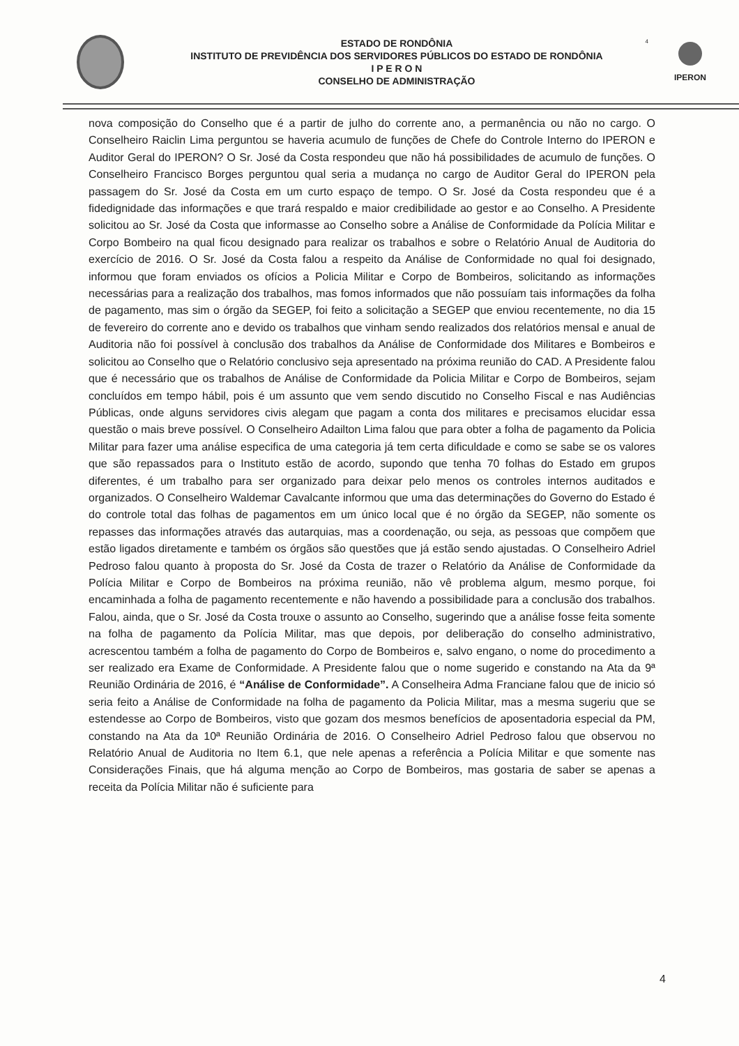4
ESTADO DE RONDÔNIA
INSTITUTO DE PREVIDÊNCIA DOS SERVIDORES PÚBLICOS DO ESTADO DE RONDÔNIA
I P E R O N
CONSELHO DE ADMINISTRAÇÃO
IPERON
nova composição do Conselho que é a partir de julho do corrente ano, a permanência ou não no cargo. O Conselheiro Raiclin Lima perguntou se haveria acumulo de funções de Chefe do Controle Interno do IPERON e Auditor Geral do IPERON? O Sr. José da Costa respondeu que não há possibilidades de acumulo de funções. O Conselheiro Francisco Borges perguntou qual seria a mudança no cargo de Auditor Geral do IPERON pela passagem do Sr. José da Costa em um curto espaço de tempo. O Sr. José da Costa respondeu que é a fidedignidade das informações e que trará respaldo e maior credibilidade ao gestor e ao Conselho. A Presidente solicitou ao Sr. José da Costa que informasse ao Conselho sobre a Análise de Conformidade da Polícia Militar e Corpo Bombeiro na qual ficou designado para realizar os trabalhos e sobre o Relatório Anual de Auditoria do exercício de 2016. O Sr. José da Costa falou a respeito da Análise de Conformidade no qual foi designado, informou que foram enviados os ofícios a Policia Militar e Corpo de Bombeiros, solicitando as informações necessárias para a realização dos trabalhos, mas fomos informados que não possuíam tais informações da folha de pagamento, mas sim o órgão da SEGEP, foi feito a solicitação a SEGEP que enviou recentemente, no dia 15 de fevereiro do corrente ano e devido os trabalhos que vinham sendo realizados dos relatórios mensal e anual de Auditoria não foi possível à conclusão dos trabalhos da Análise de Conformidade dos Militares e Bombeiros e solicitou ao Conselho que o Relatório conclusivo seja apresentado na próxima reunião do CAD. A Presidente falou que é necessário que os trabalhos de Análise de Conformidade da Policia Militar e Corpo de Bombeiros, sejam concluídos em tempo hábil, pois é um assunto que vem sendo discutido no Conselho Fiscal e nas Audiências Públicas, onde alguns servidores civis alegam que pagam a conta dos militares e precisamos elucidar essa questão o mais breve possível. O Conselheiro Adailton Lima falou que para obter a folha de pagamento da Policia Militar para fazer uma análise especifica de uma categoria já tem certa dificuldade e como se sabe se os valores que são repassados para o Instituto estão de acordo, supondo que tenha 70 folhas do Estado em grupos diferentes, é um trabalho para ser organizado para deixar pelo menos os controles internos auditados e organizados. O Conselheiro Waldemar Cavalcante informou que uma das determinações do Governo do Estado é do controle total das folhas de pagamentos em um único local que é no órgão da SEGEP, não somente os repasses das informações através das autarquias, mas a coordenação, ou seja, as pessoas que compõem que estão ligados diretamente e também os órgãos são questões que já estão sendo ajustadas. O Conselheiro Adriel Pedroso falou quanto à proposta do Sr. José da Costa de trazer o Relatório da Análise de Conformidade da Polícia Militar e Corpo de Bombeiros na próxima reunião, não vê problema algum, mesmo porque, foi encaminhada a folha de pagamento recentemente e não havendo a possibilidade para a conclusão dos trabalhos. Falou, ainda, que o Sr. José da Costa trouxe o assunto ao Conselho, sugerindo que a análise fosse feita somente na folha de pagamento da Polícia Militar, mas que depois, por deliberação do conselho administrativo, acrescentou também a folha de pagamento do Corpo de Bombeiros e, salvo engano, o nome do procedimento a ser realizado era Exame de Conformidade. A Presidente falou que o nome sugerido e constando na Ata da 9ª Reunião Ordinária de 2016, é “Análise de Conformidade”. A Conselheira Adma Franciane falou que de inicio só seria feito a Análise de Conformidade na folha de pagamento da Policia Militar, mas a mesma sugeriu que se estendesse ao Corpo de Bombeiros, visto que gozam dos mesmos benefícios de aposentadoria especial da PM, constando na Ata da 10ª Reunião Ordinária de 2016. O Conselheiro Adriel Pedroso falou que observou no Relatório Anual de Auditoria no Item 6.1, que nele apenas a referência a Polícia Militar e que somente nas Considerações Finais, que há alguma menção ao Corpo de Bombeiros, mas gostaria de saber se apenas a receita da Polícia Militar não é suficiente para
4